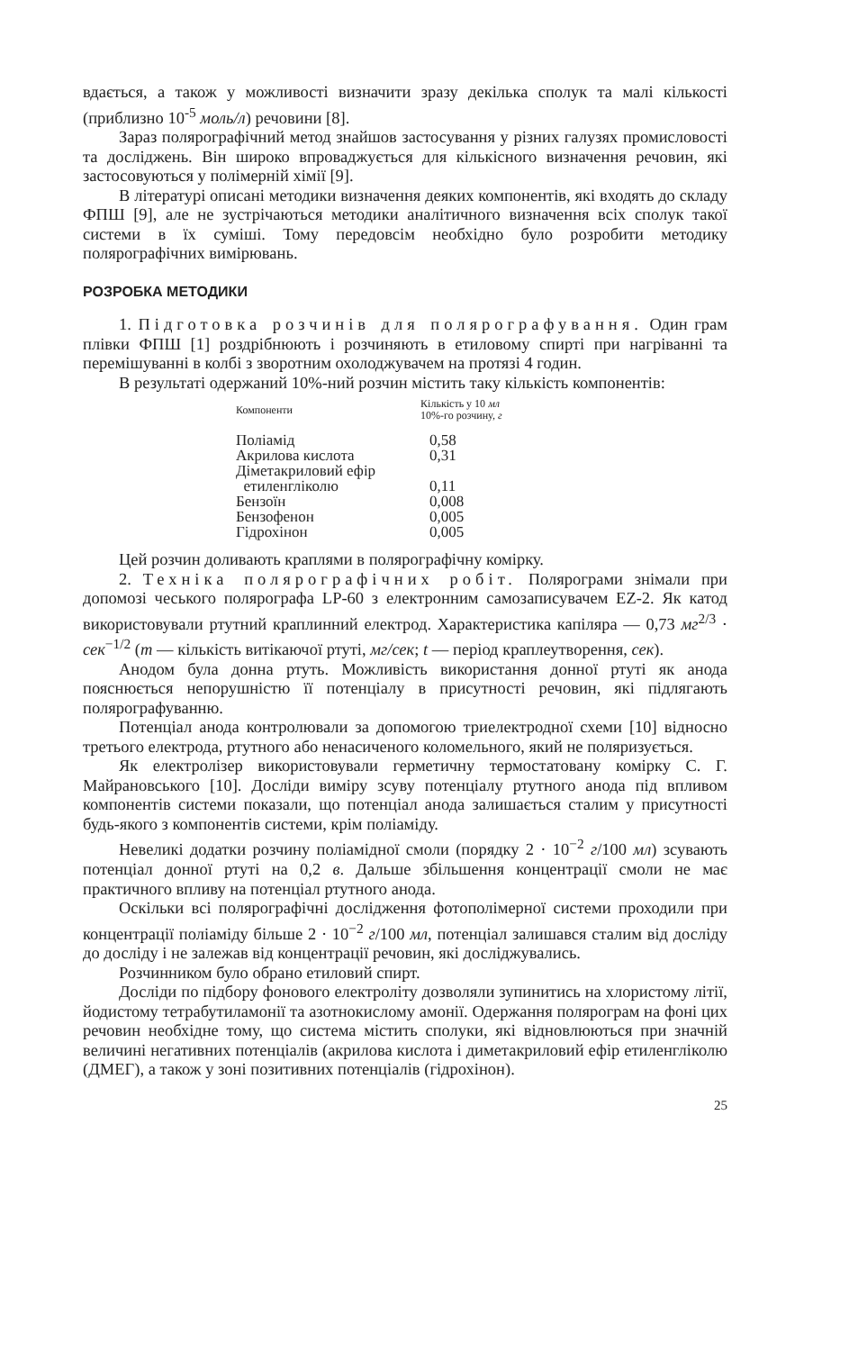вдається, а також у можливості визначити зразу декілька сполук та малі кількості (приблизно 10<sup>-5</sup> моль/л) речовини [8].
Зараз полярографічний метод знайшов застосування у різних галузях промисловості та досліджень. Він широко впроваджується для кількісного визначення речовин, які застосовуються у полімерній хімії [9].
В літературі описані методики визначення деяких компонентів, які входять до складу ФПШ [9], але не зустрічаються методики аналітичного визначення всіх сполук такої системи в їх суміші. Тому передовсім необхідно було розробити методику полярографічних вимірювань.
РОЗРОБКА МЕТОДИКИ
1. Підготовка розчинів для полярографування. Один грам плівки ФПШ [1] роздрібнюють і розчиняють в етиловому спирті при нагріванні та перемішуванні в колбі з зворотним охолоджувачем на протязі 4 годин.
В результаті одержаний 10%-ний розчин містить таку кількість компонентів:
| Компоненти | Кількість у 10 мл 10%-го розчину, г |
| --- | --- |
| Поліамід | 0,58 |
| Акрилова кислота | 0,31 |
| Діметакриловий ефір етиленгліколю | 0,11 |
| Бензоїн | 0,008 |
| Бензофенон | 0,005 |
| Гідрохінон | 0,005 |
Цей розчин доливають краплями в полярографічну комірку.
2. Техніка полярографічних робіт. Полярограми знімали при допомозі чеського полярографа LP-60 з електронним самозаписувачем EZ-2. Як катод використовували ртутний краплинний електрод. Характеристика капіляра — 0,73 мг<sup>2/3</sup> · сек<sup>−1/2</sup> (m — кількість витікаючої ртуті, мг/сек; t — період краплеутворення, сек).
Анодом була донна ртуть. Можливість використання донної ртуті як анода пояснюється непорушністю її потенціалу в присутності речовин, які підлягають полярографуванню.
Потенціал анода контролювали за допомогою триелектродної схеми [10] відносно третього електрода, ртутного або ненасиченого коломельного, який не поляризується.
Як електролізер використовували герметичну термостатовану комірку С. Г. Майрановського [10]. Досліди виміру зсуву потенціалу ртутного анода під впливом компонентів системи показали, що потенціал анода залишається сталим у присутності будь-якого з компонентів системи, крім поліаміду.
Невеликі додатки розчину поліамідної смоли (порядку 2 · 10<sup>−2</sup> г/100 мл) зсувають потенціал донної ртуті на 0,2 в. Дальше збільшення концентрації смоли не має практичного впливу на потенціал ртутного анода.
Оскільки всі полярографічні дослідження фотополімерної системи проходили при концентрації поліаміду більше 2 · 10<sup>−2</sup> г/100 мл, потенціал залишався сталим від досліду до досліду і не залежав від концентрації речовин, які досліджувались.
Розчинником було обрано етиловий спирт.
Досліди по підбору фонового електроліту дозволяли зупинитись на хлористому літії, йодистому тетрабутиламонії та азотнокислому амонії. Одержання полярограм на фоні цих речовин необхідне тому, що система містить сполуки, які відновлюються при значній величині негативних потенціалів (акрилова кислота і диметакриловий ефір етиленгліколю (ДМЕГ), а також у зоні позитивних потенціалів (гідрохінон).
25